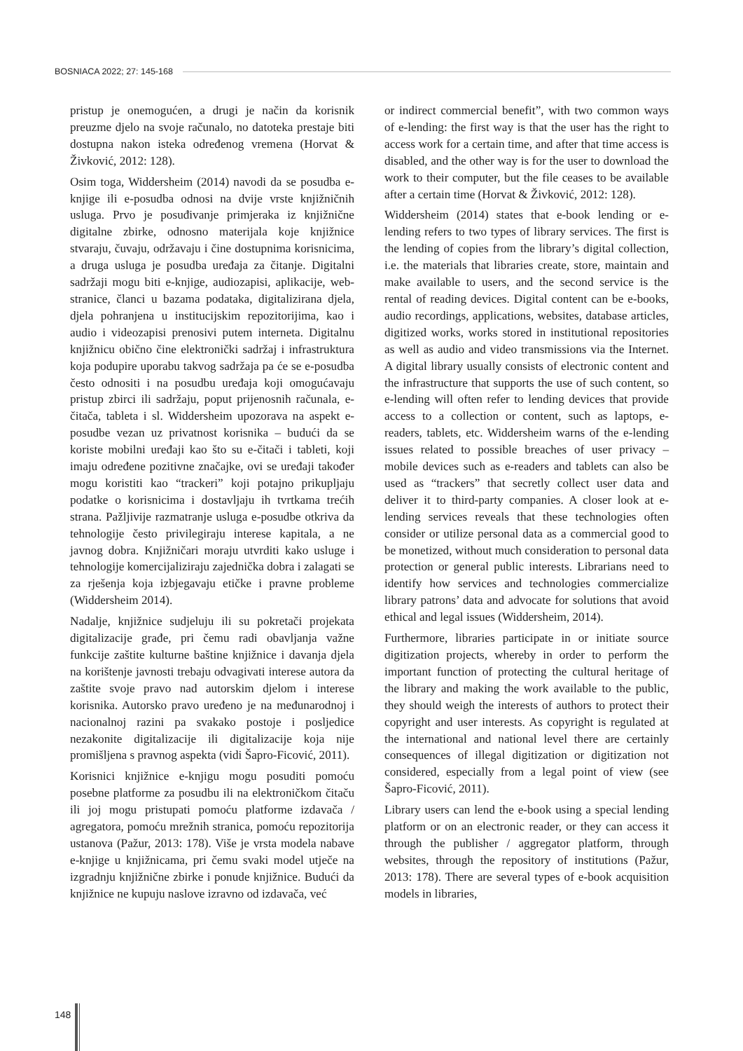BOSNIACA 2022; 27: 145-168
pristup je onemogućen, a drugi je način da korisnik preuzme djelo na svoje računalo, no datoteka prestaje biti dostupna nakon isteka određenog vremena (Horvat & Živković, 2012: 128).
Osim toga, Widdersheim (2014) navodi da se posudba e-knjige ili e-posudba odnosi na dvije vrste knjižničnih usluga. Prvo je posuđivanje primjeraka iz knjižnične digitalne zbirke, odnosno materijala koje knjižnice stvaraju, čuvaju, održavaju i čine dostupnima korisnicima, a druga usluga je posudba uređaja za čitanje. Digitalni sadržaji mogu biti e-knjige, audiozapisi, aplikacije, web-stranice, članci u bazama podataka, digitalizirana djela, djela pohranjena u institucijskim repozitorijima, kao i audio i videozapisi prenosivi putem interneta. Digitalnu knjižnicu obično čine elektronički sadržaj i infrastruktura koja podupire uporabu takvog sadržaja pa će se e-posudba često odnositi i na posudbu uređaja koji omogućavaju pristup zbirci ili sadržaju, poput prijenosnih računala, e-čitača, tableta i sl. Widdersheim upozorava na aspekt e-posudbe vezan uz privatnost korisnika – budući da se koriste mobilni uređaji kao što su e-čitači i tableti, koji imaju određene pozitivne značajke, ovi se uređaji također mogu koristiti kao “trackeri” koji potajno prikupljaju podatke o korisnicima i dostavljaju ih tvrtkama trećih strana. Pažljivije razmatranje usluga e-posudbe otkriva da tehnologije često privilegiraju interese kapitala, a ne javnog dobra. Knjižničari moraju utvrditi kako usluge i tehnologije komercijaliziraju zajednička dobra i zalagati se za rješenja koja izbjegavaju etičke i pravne probleme (Widdersheim 2014).
Nadalje, knjižnice sudjeluju ili su pokretači projekata digitalizacije građe, pri čemu radi obavljanja važne funkcije zaštite kulturne baštine knjižnice i davanja djela na korištenje javnosti trebaju odvagivati interese autora da zaštite svoje pravo nad autorskim djelom i interese korisnika. Autorsko pravo uređeno je na međunarodnoj i nacionalnoj razini pa svakako postoje i posljedice nezakonite digitalizacije ili digitalizacije koja nije promišljena s pravnog aspekta (vidi Šapro-Ficović, 2011).
Korisnici knjižnice e-knjigu mogu posuditi pomoću posebne platforme za posudbu ili na elektroničkom čitaču ili joj mogu pristupati pomoću platforme izdavača / agregatora, pomoću mrežnih stranica, pomoću repozitorija ustanova (Pažur, 2013: 178). Više je vrsta modela nabave e-knjige u knjižnicama, pri čemu svaki model utječe na izgradnju knjižnične zbirke i ponude knjižnice. Budući da knjižnice ne kupuju naslove izravno od izdavača, već
or indirect commercial benefit”, with two common ways of e-lending: the first way is that the user has the right to access work for a certain time, and after that time access is disabled, and the other way is for the user to download the work to their computer, but the file ceases to be available after a certain time (Horvat & Živković, 2012: 128).
Widdersheim (2014) states that e-book lending or e-lending refers to two types of library services. The first is the lending of copies from the library’s digital collection, i.e. the materials that libraries create, store, maintain and make available to users, and the second service is the rental of reading devices. Digital content can be e-books, audio recordings, applications, websites, database articles, digitized works, works stored in institutional repositories as well as audio and video transmissions via the Internet. A digital library usually consists of electronic content and the infrastructure that supports the use of such content, so e-lending will often refer to lending devices that provide access to a collection or content, such as laptops, e-readers, tablets, etc. Widdersheim warns of the e-lending issues related to possible breaches of user privacy – mobile devices such as e-readers and tablets can also be used as “trackers” that secretly collect user data and deliver it to third-party companies. A closer look at e-lending services reveals that these technologies often consider or utilize personal data as a commercial good to be monetized, without much consideration to personal data protection or general public interests. Librarians need to identify how services and technologies commercialize library patrons’ data and advocate for solutions that avoid ethical and legal issues (Widdersheim, 2014).
Furthermore, libraries participate in or initiate source digitization projects, whereby in order to perform the important function of protecting the cultural heritage of the library and making the work available to the public, they should weigh the interests of authors to protect their copyright and user interests. As copyright is regulated at the international and national level there are certainly consequences of illegal digitization or digitization not considered, especially from a legal point of view (see Šapro-Ficović, 2011).
Library users can lend the e-book using a special lending platform or on an electronic reader, or they can access it through the publisher / aggregator platform, through websites, through the repository of institutions (Pažur, 2013: 178). There are several types of e-book acquisition models in libraries,
148